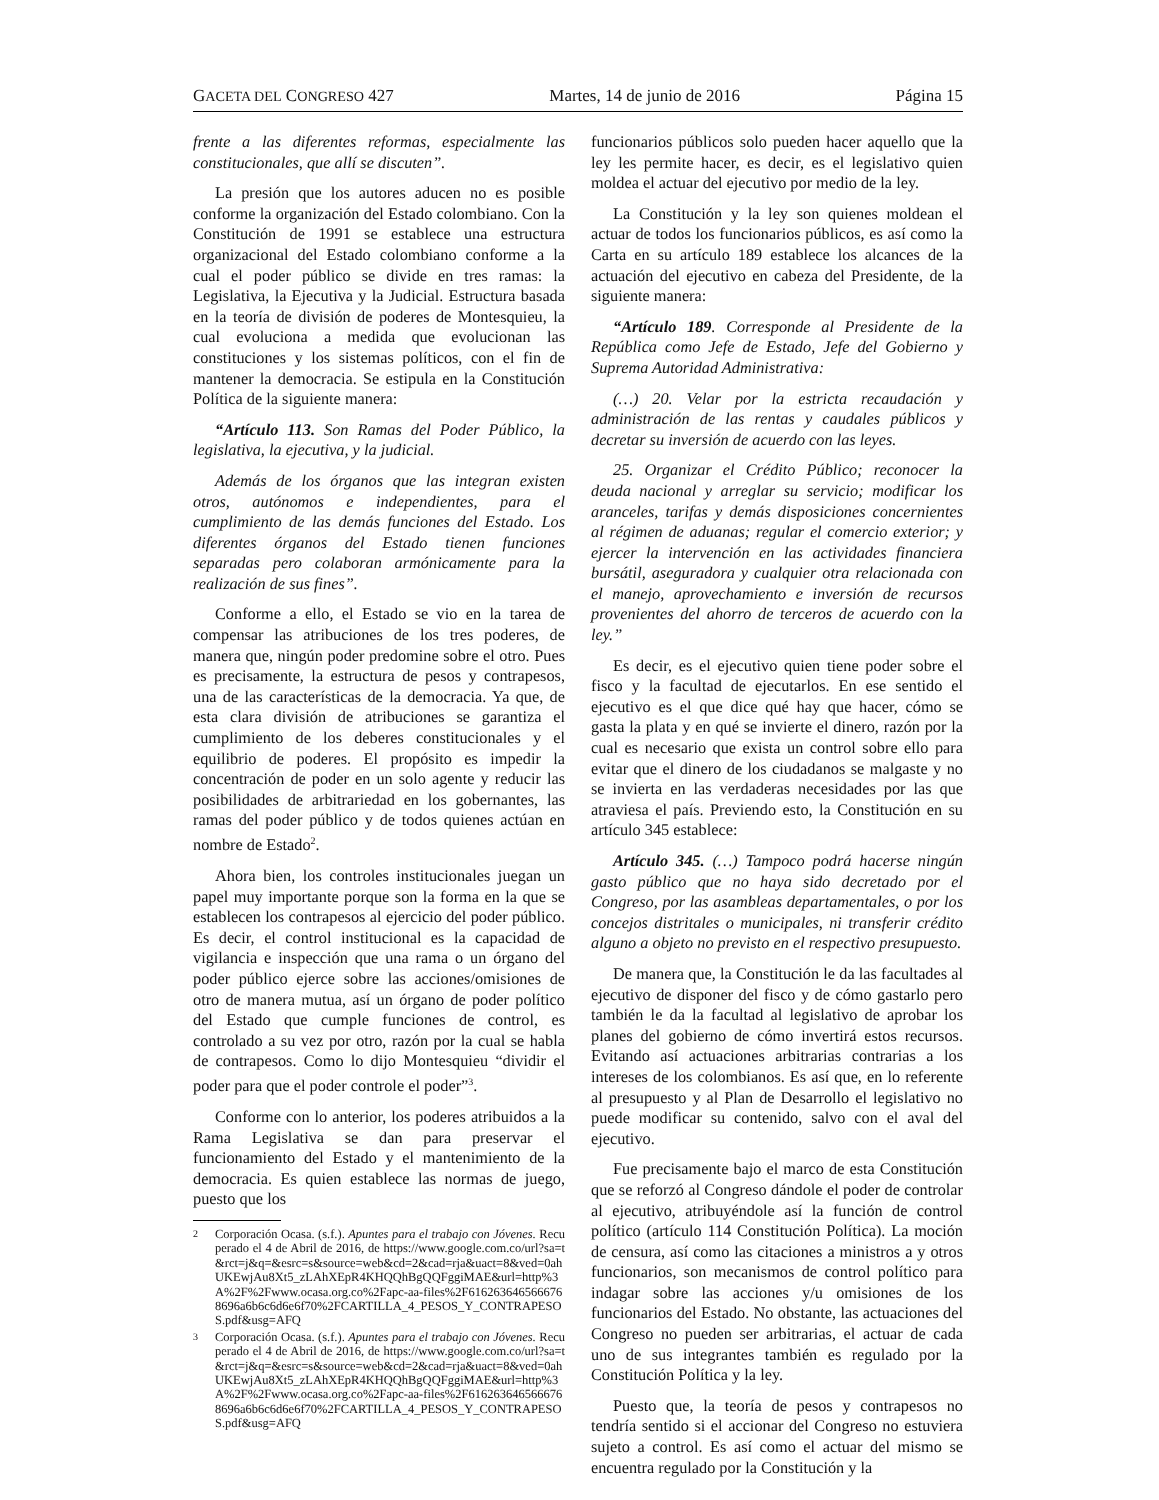GACETA DEL CONGRESO 427 Martes, 14 de junio de 2016 Página 15
frente a las diferentes reformas, especialmente las constitucionales, que allí se discuten”.
La presión que los autores aducen no es posible conforme la organización del Estado colombiano. Con la Constitución de 1991 se establece una estructura organizacional del Estado colombiano conforme a la cual el poder público se divide en tres ramas: la Legislativa, la Ejecutiva y la Judicial. Estructura basada en la teoría de división de poderes de Montesquieu, la cual evoluciona a medida que evolucionan las constituciones y los sistemas políticos, con el fin de mantener la democracia. Se estipula en la Constitución Política de la siguiente manera:
“Artículo 113. Son Ramas del Poder Público, la legislativa, la ejecutiva, y la judicial.
Además de los órganos que las integran existen otros, autónomos e independientes, para el cumplimiento de las demás funciones del Estado. Los diferentes órganos del Estado tienen funciones separadas pero colaboran armónicamente para la realización de sus fines”.
Conforme a ello, el Estado se vio en la tarea de compensar las atribuciones de los tres poderes, de manera que, ningún poder predomine sobre el otro. Pues es precisamente, la estructura de pesos y contrapesos, una de las características de la democracia. Ya que, de esta clara división de atribuciones se garantiza el cumplimiento de los deberes constitucionales y el equilibrio de poderes. El propósito es impedir la concentración de poder en un solo agente y reducir las posibilidades de arbitrariedad en los gobernantes, las ramas del poder público y de todos quienes actúan en nombre de Estado<sup>2</sup>.
Ahora bien, los controles institucionales juegan un papel muy importante porque son la forma en la que se establecen los contrapesos al ejercicio del poder público. Es decir, el control institucional es la capacidad de vigilancia e inspección que una rama o un órgano del poder público ejerce sobre las acciones/omisiones de otro de manera mutua, así un órgano de poder político del Estado que cumple funciones de control, es controlado a su vez por otro, razón por la cual se habla de contrapesos. Como lo dijo Montesquieu “dividir el poder para que el poder controle el poder”<sup>3</sup>.
Conforme con lo anterior, los poderes atribuidos a la Rama Legislativa se dan para preservar el funcionamiento del Estado y el mantenimiento de la democracia. Es quien establece las normas de juego, puesto que los
2 Corporación Ocasa. (s.f.). Apuntes para el trabajo con Jóvenes. Recuperado el 4 de Abril de 2016, de https://www.google.com.co/url?sa=t&rct=j&q=&esrc=s&source=web&cd=2&cad=rja&uact=8&ved=0ahUKEwjAu8Xt5_zLAhXEpR4KHQQhBgQQFggiMAE&url=http%3A%2F%2Fwww.ocasa.org.co%2Fapc-aa-files%2F6162636465666768696a6b6c6d6e6f70%2FCARTILLA_4_PESOS_Y_CONTRAPESOS.pdf&usg=AFQ
3 Corporación Ocasa. (s.f.). Apuntes para el trabajo con Jóvenes. Recuperado el 4 de Abril de 2016, de https://www.google.com.co/url?sa=t&rct=j&q=&esrc=s&source=web&cd=2&cad=rja&uact=8&ved=0ahUKEwjAu8Xt5_zLAhXEpR4KHQQhBgQQFggiMAE&url=http%3A%2F%2Fwww.ocasa.org.co%2Fapc-aa-files%2F6162636465666768696a6b6c6d6e6f70%2FCARTILLA_4_PESOS_Y_CONTRAPESOS.pdf&usg=AFQ
funcionarios públicos solo pueden hacer aquello que la ley les permite hacer, es decir, es el legislativo quien moldea el actuar del ejecutivo por medio de la ley.
La Constitución y la ley son quienes moldean el actuar de todos los funcionarios públicos, es así como la Carta en su artículo 189 establece los alcances de la actuación del ejecutivo en cabeza del Presidente, de la siguiente manera:
“Artículo 189. Corresponde al Presidente de la República como Jefe de Estado, Jefe del Gobierno y Suprema Autoridad Administrativa:
(…) 20. Velar por la estricta recaudación y administración de las rentas y caudales públicos y decretar su inversión de acuerdo con las leyes.
25. Organizar el Crédito Público; reconocer la deuda nacional y arreglar su servicio; modificar los aranceles, tarifas y demás disposiciones concernientes al régimen de aduanas; regular el comercio exterior; y ejercer la intervención en las actividades financiera bursátil, aseguradora y cualquier otra relacionada con el manejo, aprovechamiento e inversión de recursos provenientes del ahorro de terceros de acuerdo con la ley.”
Es decir, es el ejecutivo quien tiene poder sobre el fisco y la facultad de ejecutarlos. En ese sentido el ejecutivo es el que dice qué hay que hacer, cómo se gasta la plata y en qué se invierte el dinero, razón por la cual es necesario que exista un control sobre ello para evitar que el dinero de los ciudadanos se malgaste y no se invierta en las verdaderas necesidades por las que atraviesa el país. Previendo esto, la Constitución en su artículo 345 establece:
Artículo 345. (…) Tampoco podrá hacerse ningún gasto público que no haya sido decretado por el Congreso, por las asambleas departamentales, o por los concejos distritales o municipales, ni transferir crédito alguno a objeto no previsto en el respectivo presupuesto.
De manera que, la Constitución le da las facultades al ejecutivo de disponer del fisco y de cómo gastarlo pero también le da la facultad al legislativo de aprobar los planes del gobierno de cómo invertirá estos recursos. Evitando así actuaciones arbitrarias contrarias a los intereses de los colombianos. Es así que, en lo referente al presupuesto y al Plan de Desarrollo el legislativo no puede modificar su contenido, salvo con el aval del ejecutivo.
Fue precisamente bajo el marco de esta Constitución que se reforzó al Congreso dándole el poder de controlar al ejecutivo, atribuyéndole así la función de control político (artículo 114 Constitución Política). La moción de censura, así como las citaciones a ministros a y otros funcionarios, son mecanismos de control político para indagar sobre las acciones y/u omisiones de los funcionarios del Estado. No obstante, las actuaciones del Congreso no pueden ser arbitrarias, el actuar de cada uno de sus integrantes también es regulado por la Constitución Política y la ley.
Puesto que, la teoría de pesos y contrapesos no tendría sentido si el accionar del Congreso no estuviera sujeto a control. Es así como el actuar del mismo se encuentra regulado por la Constitución y la